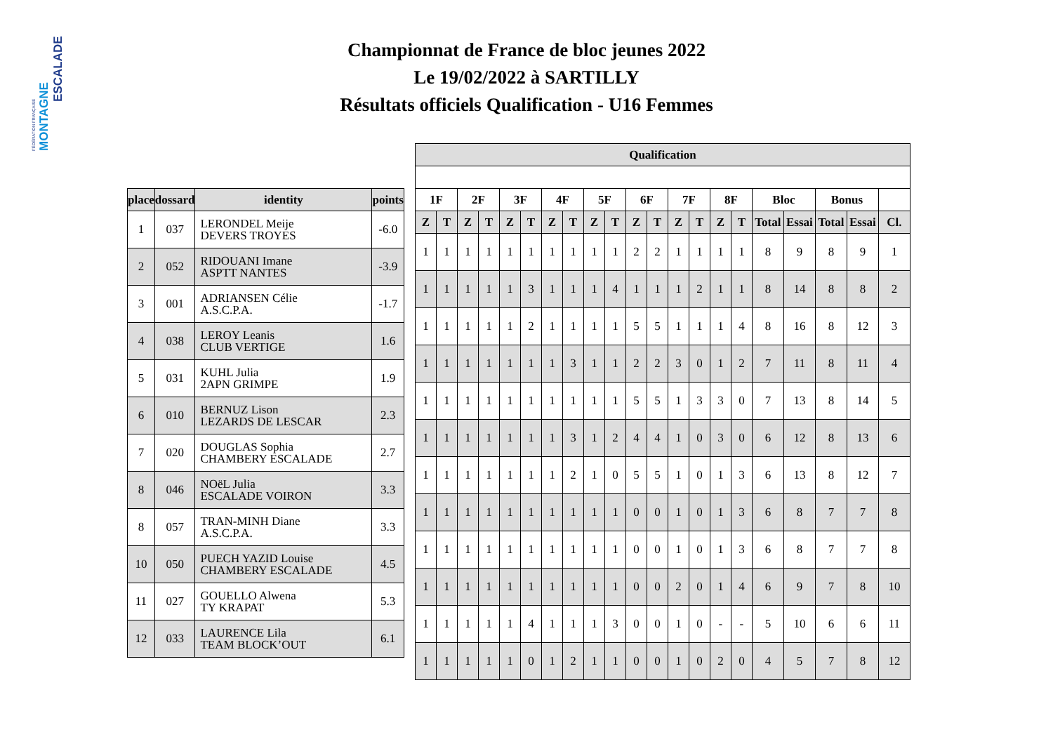FÉDÉRATION FRANÇAISE
MONTAGNE
ESCALADE
Championnat de France de bloc jeunes 2022
Le 19/02/2022 à SARTILLY
Résultats officiels Qualification - U16 Femmes
| place | dossard | identity | points |
| --- | --- | --- | --- |
| 1 | 037 | LERONDEL Meije DEVERS TROYES | -6.0 |
| 2 | 052 | RIDOUANI Imane ASPTT NANTES | -3.9 |
| 3 | 001 | ADRIANSEN Célie A.S.C.P.A. | -1.7 |
| 4 | 038 | LEROY Leanis CLUB VERTIGE | 1.6 |
| 5 | 031 | KUHL Julia 2APN GRIMPE | 1.9 |
| 6 | 010 | BERNUZ Lison LEZARDS DE LESCAR | 2.3 |
| 7 | 020 | DOUGLAS Sophia CHAMBERY ESCALADE | 2.7 |
| 8 | 046 | NOëL Julia ESCALADE VOIRON | 3.3 |
| 8 | 057 | TRAN-MINH Diane A.S.C.P.A. | 3.3 |
| 10 | 050 | PUECH YAZID Louise CHAMBERY ESCALADE | 4.5 |
| 11 | 027 | GOUELLO Alwena TY KRAPAT | 5.3 |
| 12 | 033 | LAURENCE Lila TEAM BLOCK’OUT | 6.1 |
| Qualification | | | | | | | | | | | | | | | | | | | | |
| --- | --- | --- | --- | --- | --- | --- | --- | --- | --- | --- | --- | --- | --- | --- | --- | --- | --- | --- | --- | --- |
| 1F | | 2F | | 3F | | 4F | | 5F | | 6F | | 7F | | 8F | | Bloc | | Bonus | | |
| Z | T | Z | T | Z | T | Z | T | Z | T | Z | T | Z | T | Z | T | Total | Essai | Total | Essai | Cl. |
| 1 | 1 | 1 | 1 | 1 | 1 | 1 | 1 | 1 | 1 | 2 | 2 | 1 | 1 | 1 | 1 | 8 | 9 | 8 | 9 | 1 |
| 1 | 1 | 1 | 1 | 1 | 3 | 1 | 1 | 1 | 4 | 1 | 1 | 1 | 2 | 1 | 1 | 8 | 14 | 8 | 8 | 2 |
| 1 | 1 | 1 | 1 | 1 | 2 | 1 | 1 | 1 | 1 | 5 | 5 | 1 | 1 | 1 | 4 | 8 | 16 | 8 | 12 | 3 |
| 1 | 1 | 1 | 1 | 1 | 1 | 1 | 3 | 1 | 1 | 2 | 2 | 3 | 0 | 1 | 2 | 7 | 11 | 8 | 11 | 4 |
| 1 | 1 | 1 | 1 | 1 | 1 | 1 | 1 | 1 | 1 | 5 | 5 | 1 | 3 | 3 | 0 | 7 | 13 | 8 | 14 | 5 |
| 1 | 1 | 1 | 1 | 1 | 1 | 1 | 3 | 1 | 2 | 4 | 4 | 1 | 0 | 3 | 0 | 6 | 12 | 8 | 13 | 6 |
| 1 | 1 | 1 | 1 | 1 | 1 | 1 | 2 | 1 | 0 | 5 | 5 | 1 | 0 | 1 | 3 | 6 | 13 | 8 | 12 | 7 |
| 1 | 1 | 1 | 1 | 1 | 1 | 1 | 1 | 1 | 1 | 0 | 0 | 1 | 0 | 1 | 3 | 6 | 8 | 7 | 7 | 8 |
| 1 | 1 | 1 | 1 | 1 | 1 | 1 | 1 | 1 | 1 | 0 | 0 | 1 | 0 | 1 | 3 | 6 | 8 | 7 | 7 | 8 |
| 1 | 1 | 1 | 1 | 1 | 1 | 1 | 1 | 1 | 1 | 0 | 0 | 2 | 0 | 1 | 4 | 6 | 9 | 7 | 8 | 10 |
| 1 | 1 | 1 | 1 | 1 | 4 | 1 | 1 | 1 | 3 | 0 | 0 | 1 | 0 | - | - | 5 | 10 | 6 | 6 | 11 |
| 1 | 1 | 1 | 1 | 1 | 0 | 1 | 2 | 1 | 1 | 0 | 0 | 1 | 0 | 2 | 0 | 4 | 5 | 7 | 8 | 12 |